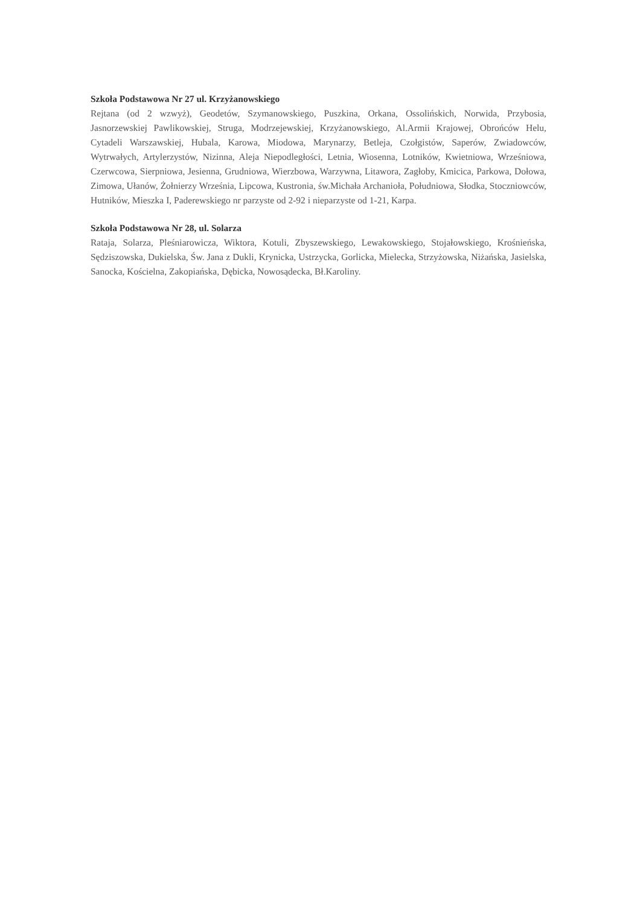Szkoła Podstawowa Nr 27 ul. Krzyżanowskiego
Rejtana (od 2 wzwyż), Geodetów, Szymanowskiego, Puszkina, Orkana, Ossolińskich, Norwida, Przybosia, Jasnorzewskiej Pawlikowskiej, Struga, Modrzejewskiej, Krzyżanowskiego, Al.Armii Krajowej, Obrońców Helu, Cytadeli Warszawskiej, Hubala, Karowa, Miodowa, Marynarzy, Betleja, Czołgistów, Saperów, Zwiadowców, Wytrwałych, Artylerzystów, Nizinna, Aleja Niepodległości, Letnia, Wiosenna, Lotników, Kwietniowa, Wrześniowa, Czerwcowa, Sierpniowa, Jesienna, Grudniowa, Wierzbowa, Warzywna, Litawora, Zagłoby, Kmicica, Parkowa, Dołowa, Zimowa, Ułanów, Żołnierzy Września, Lipcowa, Kustronia, św.Michała Archanioła, Południowa, Słodka, Stoczniowców, Hutników, Mieszka I, Paderewskiego nr parzyste od 2-92 i nieparzyste od 1-21, Karpa.
Szkoła Podstawowa Nr 28, ul. Solarza
Rataja, Solarza, Pleśniarowicza, Wiktora, Kotuli, Zbyszewskiego, Lewakowskiego, Stojałowskiego, Krośnieńska, Sędziszowska, Dukielska, Św. Jana z Dukli, Krynicka, Ustrzycka, Gorlicka, Mielecka, Strzyżowska, Niżańska, Jasielska, Sanocka, Kościelna, Zakopiańska, Dębicka, Nowosądecka, Bł.Karoliny.